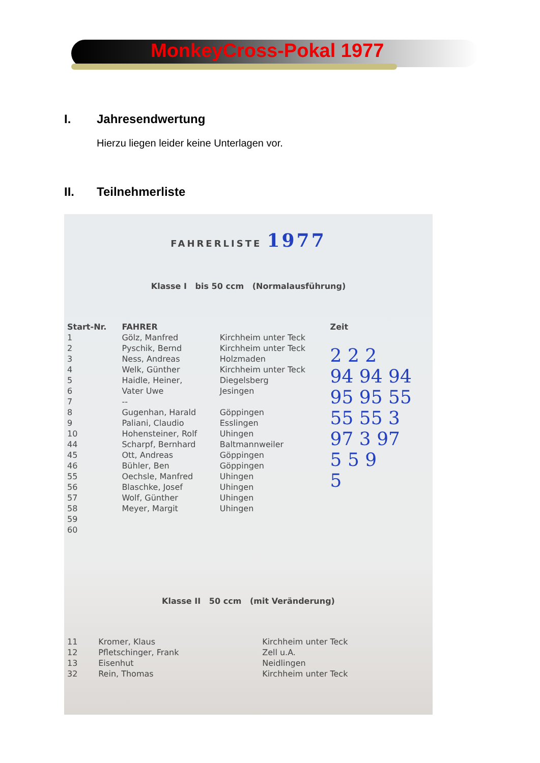MonkeyCross-Pokal 1977
I. Jahresendwertung
Hierzu liegen leider keine Unterlagen vor.
II. Teilnehmerliste
FAHRERLISTE 1977
Klasse I bis 50 ccm (Normalausführung)
| Start-Nr. | FAHRER | | Zeit |
| --- | --- | --- | --- |
| 1 | Gölz, Manfred | Kirchheim unter Teck | 2 2 2 94 94 94 95 95 55 55 55 3 97 3 97 5 5 9 5 |
| 2 | Pyschik, Bernd | Kirchheim unter Teck | |
| 3 | Ness, Andreas | Holzmaden | |
| 4 | Welk, Günther | Kirchheim unter Teck | |
| 5 | Haidle, Heiner, | Diegelsberg | |
| 6 | Vater Uwe | Jesingen | |
| 7 | -- | | |
| 8 | Gugenhan, Harald | Göppingen | |
| 9 | Paliani, Claudio | Esslingen | |
| 10 | Hohensteiner, Rolf | Uhingen | |
| 44 | Scharpf, Bernhard | Baltmannweiler | |
| 45 | Ott, Andreas | Göppingen | |
| 46 | Bühler, Ben | Göppingen | |
| 55 | Oechsle, Manfred | Uhingen | |
| 56 | Blaschke, Josef | Uhingen | |
| 57 | Wolf, Günther | Uhingen | |
| 58 | Meyer, Margit | Uhingen | |
| 59 | | | |
| 60 | | | |
Klasse II 50 ccm (mit Veränderung)
| 11 | Kromer, Klaus | Kirchheim unter Teck |
| 12 | Pfletschinger, Frank | Zell u.A. |
| 13 | Eisenhut | Neidlingen |
| 32 | Rein, Thomas | Kirchheim unter Teck |